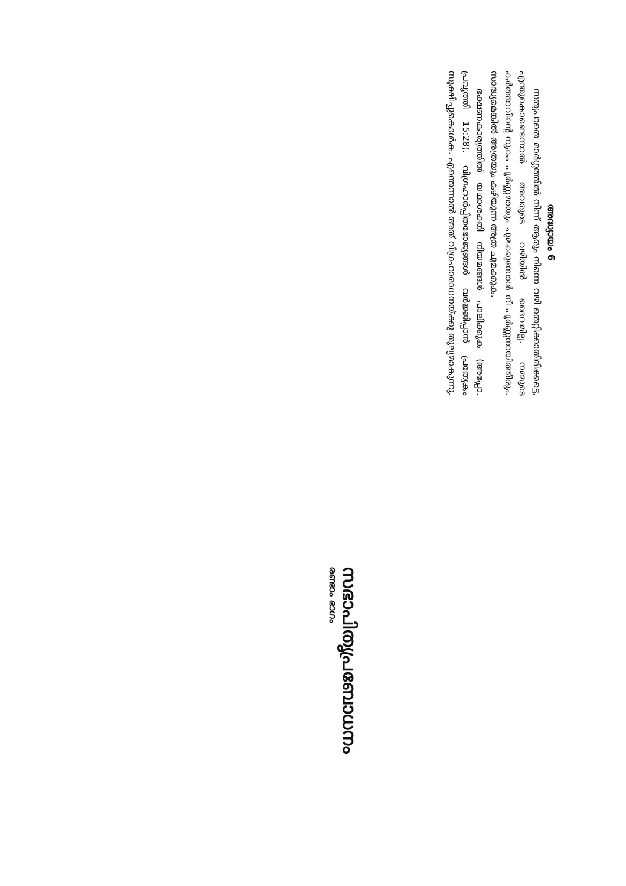അദ്ധ്യായം 6
സത്യപാതെ മാർഗ്ഗത്തിൽ നിന്ന് ആരും നിന്നെ വഴി തെറ്റിക്കാതിരിക്കട്ടെ, എന്തുകൊണ്ടെന്നാൽ അവരുടെ വഴിയിൽ ദൈവമില്ല. നമ്മുടെ കർത്താവിന്റെ നുകം പൂർണ്ണമായും ചുമക്കുമ്പോൾ നീ പൂർണ്ണനായിത്തീരും. സാദ്ധ്യമെങ്കിൽ അത്രയും കഴിയുന്ന അത്ര ചുമക്കുക.
ഭക്ഷണകാര്യത്തിൽ യഥാശക്തി നിയമങ്ങൾ പാലിക്കുക (അപ്പോ. പ്രവൃത്തി 15:28). വിഗ്രഹാർപ്പിതഭോജ്യങ്ങൾ വർജ്ജിപ്പാൻ പ്രത്യേകം സൂക്ഷിച്ചുകൊൾക. എന്തെന്നാൽ അത് വിഗ്രഹാരാധനയ്ക്കു തുല്യമാകുന്നു.
സഭാപിതൃപ്രബോധനം
രണ്ടാം ഭാഗം